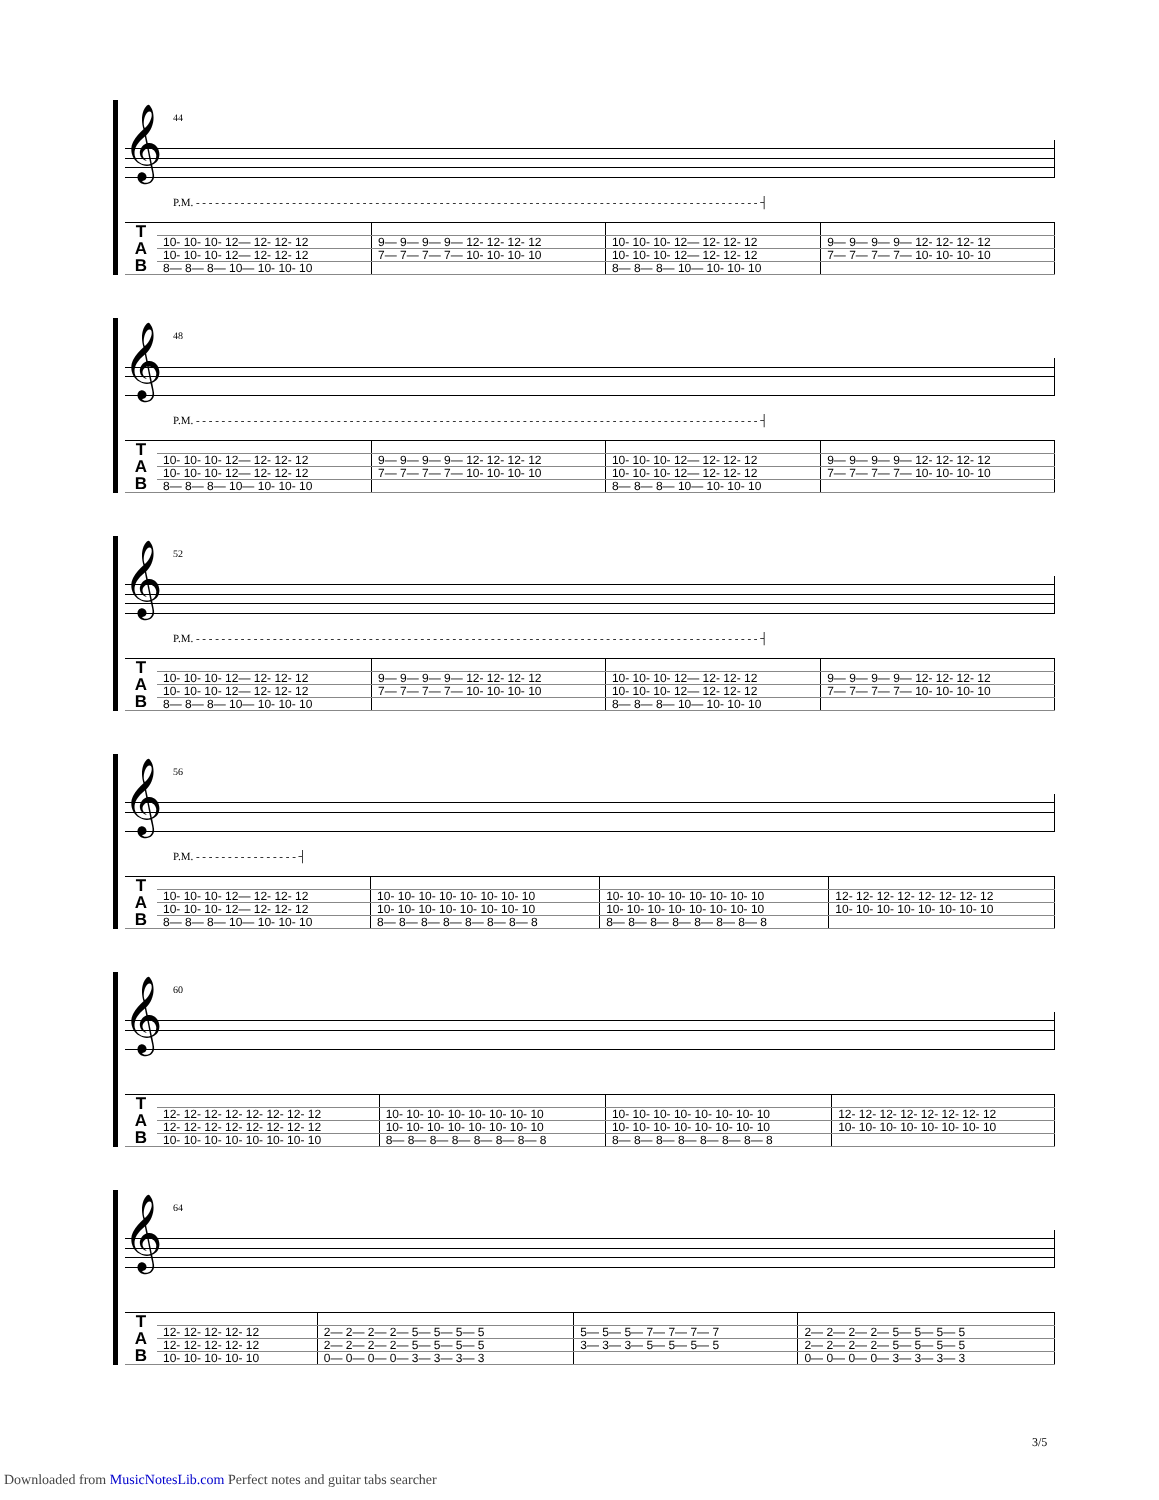44
𝄞
P.M. - - - - - - - - - - - - - - - - - - - - - - - - - - - - - - - - - - - - - - - - - - - - - - - - - - - - - - - - - - - - - - - - - - - - - - - - - - - - - - - - - - - - - - - - ┤
| T A B | | | | |
| | 10- 10- 10- 12— 12- 12- 12 | 9— 9— 9— 9— 12- 12- 12- 12 | 10- 10- 10- 12— 12- 12- 12 | 9— 9— 9— 9— 12- 12- 12- 12 |
| | 10- 10- 10- 12— 12- 12- 12 | 7— 7— 7— 7— 10- 10- 10- 10 | 10- 10- 10- 12— 12- 12- 12 | 7— 7— 7— 7— 10- 10- 10- 10 |
| | 8— 8— 8— 10— 10- 10- 10 | | 8— 8— 8— 10— 10- 10- 10 | |
48
𝄞
P.M. - - - - - - - - - - - - - - - - - - - - - - - - - - - - - - - - - - - - - - - - - - - - - - - - - - - - - - - - - - - - - - - - - - - - - - - - - - - - - - - - - - - - - - - - ┤
| T A B | | | | |
| | 10- 10- 10- 12— 12- 12- 12 | 9— 9— 9— 9— 12- 12- 12- 12 | 10- 10- 10- 12— 12- 12- 12 | 9— 9— 9— 9— 12- 12- 12- 12 |
| | 10- 10- 10- 12— 12- 12- 12 | 7— 7— 7— 7— 10- 10- 10- 10 | 10- 10- 10- 12— 12- 12- 12 | 7— 7— 7— 7— 10- 10- 10- 10 |
| | 8— 8— 8— 10— 10- 10- 10 | | 8— 8— 8— 10— 10- 10- 10 | |
52
𝄞
P.M. - - - - - - - - - - - - - - - - - - - - - - - - - - - - - - - - - - - - - - - - - - - - - - - - - - - - - - - - - - - - - - - - - - - - - - - - - - - - - - - - - - - - - - - - ┤
| T A B | | | | |
| | 10- 10- 10- 12— 12- 12- 12 | 9— 9— 9— 9— 12- 12- 12- 12 | 10- 10- 10- 12— 12- 12- 12 | 9— 9— 9— 9— 12- 12- 12- 12 |
| | 10- 10- 10- 12— 12- 12- 12 | 7— 7— 7— 7— 10- 10- 10- 10 | 10- 10- 10- 12— 12- 12- 12 | 7— 7— 7— 7— 10- 10- 10- 10 |
| | 8— 8— 8— 10— 10- 10- 10 | | 8— 8— 8— 10— 10- 10- 10 | |
56
𝄞
P.M. - - - - - - - - - - - - - - - - ┤
| T A B | | | | |
| | 10- 10- 10- 12— 12- 12- 12 | 10- 10- 10- 10- 10- 10- 10- 10 | 10- 10- 10- 10- 10- 10- 10- 10 | 12- 12- 12- 12- 12- 12- 12- 12 |
| | 10- 10- 10- 12— 12- 12- 12 | 10- 10- 10- 10- 10- 10- 10- 10 | 10- 10- 10- 10- 10- 10- 10- 10 | 10- 10- 10- 10- 10- 10- 10- 10 |
| | 8— 8— 8— 10— 10- 10- 10 | 8— 8— 8— 8— 8— 8— 8— 8 | 8— 8— 8— 8— 8— 8— 8— 8 | |
60
𝄞
| T A B | | | | |
| | 12- 12- 12- 12- 12- 12- 12- 12 | 10- 10- 10- 10- 10- 10- 10- 10 | 10- 10- 10- 10- 10- 10- 10- 10 | 12- 12- 12- 12- 12- 12- 12- 12 |
| | 12- 12- 12- 12- 12- 12- 12- 12 | 10- 10- 10- 10- 10- 10- 10- 10 | 10- 10- 10- 10- 10- 10- 10- 10 | 10- 10- 10- 10- 10- 10- 10- 10 |
| | 10- 10- 10- 10- 10- 10- 10- 10 | 8— 8— 8— 8— 8— 8— 8— 8 | 8— 8— 8— 8— 8— 8— 8— 8 | |
64
𝄞
| T A B | | | | |
| | 12- 12- 12- 12- 12 | 2— 2— 2— 2— 5— 5— 5— 5 | 5— 5— 5— 7— 7— 7— 7 | 2— 2— 2— 2— 5— 5— 5— 5 |
| | 12- 12- 12- 12- 12 | 2— 2— 2— 2— 5— 5— 5— 5 | 3— 3— 3— 5— 5— 5— 5 | 2— 2— 2— 2— 5— 5— 5— 5 |
| | 10- 10- 10- 10- 10 | 0— 0— 0— 0— 3— 3— 3— 3 | | 0— 0— 0— 0— 3— 3— 3— 3 |
3/5
Downloaded from MusicNotesLib.com Perfect notes and guitar tabs searcher